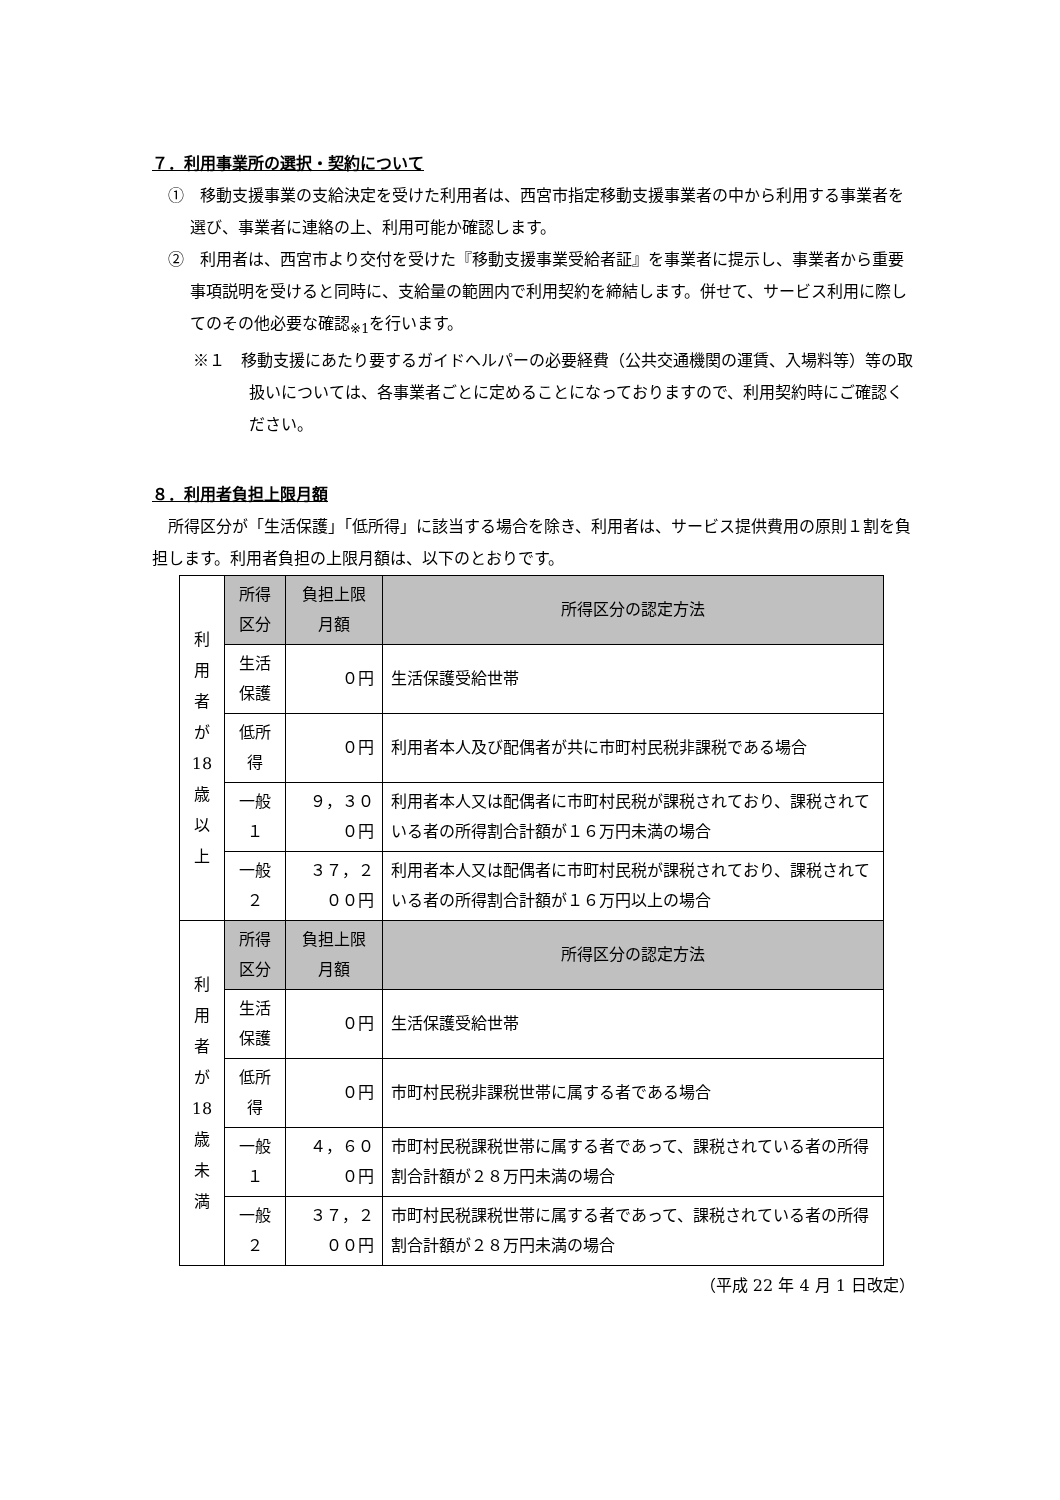７．利用事業所の選択・契約について
①　移動支援事業の支給決定を受けた利用者は、西宮市指定移動支援事業者の中から利用する事業者を選び、事業者に連絡の上、利用可能か確認します。
②　利用者は、西宮市より交付を受けた『移動支援事業受給者証』を事業者に提示し、事業者から重要事項説明を受けると同時に、支給量の範囲内で利用契約を締結します。併せて、サービス利用に際してのその他必要な確認<sub>※1</sub>を行います。
※１　移動支援にあたり要するガイドヘルパーの必要経費（公共交通機関の運賃、入場料等）等の取扱いについては、各事業者ごとに定めることになっておりますので、利用契約時にご確認ください。
８．利用者負担上限月額
所得区分が「生活保護」「低所得」に該当する場合を除き、利用者は、サービス提供費用の原則１割を負担します。利用者負担の上限月額は、以下のとおりです。
| 利 用 者 が 18 歳 以 上 | 所得区分 | 負担上限月額 | 所得区分の認定方法 |
| | 生活保護 | ０円 | 生活保護受給世帯 |
| | 低所得 | ０円 | 利用者本人及び配偶者が共に市町村民税非課税である場合 |
| | 一般１ | ９，３００円 | 利用者本人又は配偶者に市町村民税が課税されており、課税されている者の所得割合計額が１６万円未満の場合 |
| | 一般２ | ３７，２００円 | 利用者本人又は配偶者に市町村民税が課税されており、課税されている者の所得割合計額が１６万円以上の場合 |
| 利 用 者 が 18 歳 未 満 | 所得区分 | 負担上限月額 | 所得区分の認定方法 |
| | 生活保護 | ０円 | 生活保護受給世帯 |
| | 低所得 | ０円 | 市町村民税非課税世帯に属する者である場合 |
| | 一般１ | ４，６００円 | 市町村民税課税世帯に属する者であって、課税されている者の所得割合計額が２８万円未満の場合 |
| | 一般２ | ３７，２００円 | 市町村民税課税世帯に属する者であって、課税されている者の所得割合計額が２８万円未満の場合 |
（平成 22 年 4 月 1 日改定）